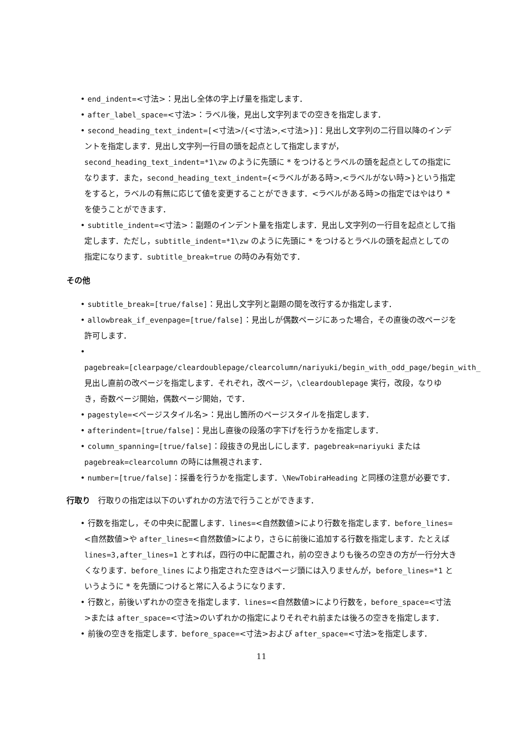• end_indent=<寸法>：見出し全体の字上げ量を指定します．
• after_label_space=<寸法>：ラベル後，見出し文字列までの空きを指定します．
• second_heading_text_indent=[<寸法>/{<寸法>,<寸法>}]：見出し文字列の二行目以降のインデントを指定します．見出し文字列一行目の頭を起点として指定しますが，second_heading_text_indent=*1\zw のように先頭に * をつけるとラベルの頭を起点としての指定になります．また，second_heading_text_indent={<ラベルがある時>,<ラベルがない時>}という指定をすると，ラベルの有無に応じて値を変更することができます．<ラベルがある時>の指定ではやはり * を使うことができます．
• subtitle_indent=<寸法>：副題のインデント量を指定します．見出し文字列の一行目を起点として指定します．ただし，subtitle_indent=*1\zw のように先頭に * をつけるとラベルの頭を起点としての指定になります．subtitle_break=true の時のみ有効です．
その他
• subtitle_break=[true/false]：見出し文字列と副題の間を改行するか指定します．
• allowbreak_if_evenpage=[true/false]：見出しが偶数ページにあった場合，その直後の改ページを許可します．
• pagebreak=[clearpage/cleardoublepage/clearcolumn/nariyuki/begin_with_odd_page/begin_with_
見出し直前の改ページを指定します．それぞれ，改ページ，\cleardoublepage 実行，改段，なりゆき，奇数ページ開始，偶数ページ開始，です．
• pagestyle=<ページスタイル名>：見出し箇所のページスタイルを指定します．
• afterindent=[true/false]：見出し直後の段落の字下げを行うかを指定します．
• column_spanning=[true/false]：段抜きの見出しにします．pagebreak=nariyuki または pagebreak=clearcolumn の時には無視されます．
• number=[true/false]：採番を行うかを指定します．\NewTobiraHeading と同様の注意が必要です．
行取り　行取りの指定は以下のいずれかの方法で行うことができます．
• 行数を指定し，その中央に配置します．lines=<自然数値>により行数を指定します．before_lines=<自然数値>や after_lines=<自然数値>により，さらに前後に追加する行数を指定します．たとえば lines=3,after_lines=1 とすれば，四行の中に配置され，前の空きよりも後ろの空きの方が一行分大きくなります．before_lines により指定された空きはページ頭には入りませんが，before_lines=*1 というように * を先頭につけると常に入るようになります．
• 行数と，前後いずれかの空きを指定します．lines=<自然数値>により行数を，before_space=<寸法>または after_space=<寸法>のいずれかの指定によりそれぞれ前または後ろの空きを指定します．
• 前後の空きを指定します．before_space=<寸法>および after_space=<寸法>を指定します．
11